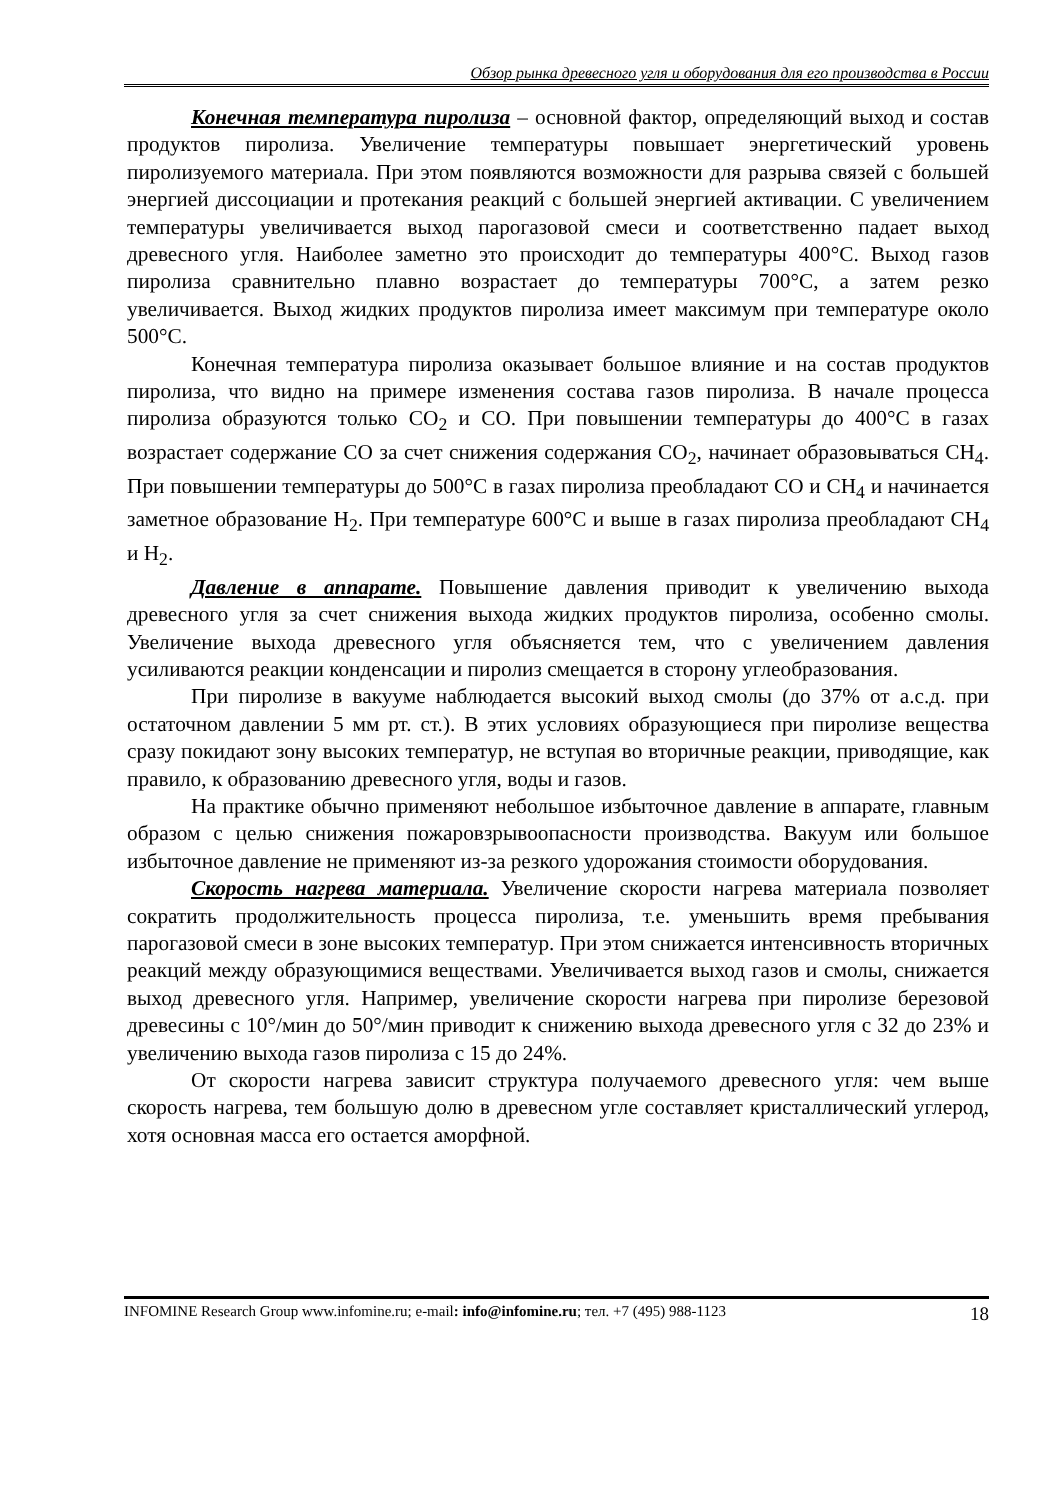Обзор рынка древесного угля и оборудования для его производства в России
Конечная температура пиролиза – основной фактор, определяющий выход и состав продуктов пиролиза. Увеличение температуры повышает энергетический уровень пиролизуемого материала. При этом появляются возможности для разрыва связей с большей энергией диссоциации и протекания реакций с большей энергией активации. С увеличением температуры увеличивается выход парогазовой смеси и соответственно падает выход древесного угля. Наиболее заметно это происходит до температуры 400°С. Выход газов пиролиза сравнительно плавно возрастает до температуры 700°С, а затем резко увеличивается. Выход жидких продуктов пиролиза имеет максимум при температуре около 500°С.
Конечная температура пиролиза оказывает большое влияние и на состав продуктов пиролиза, что видно на примере изменения состава газов пиролиза. В начале процесса пиролиза образуются только СО<sub>2</sub> и СО. При повышении температуры до 400°С в газах возрастает содержание СО за счет снижения содержания СО<sub>2</sub>, начинает образовываться СН<sub>4</sub>. При повышении температуры до 500°С в газах пиролиза преобладают СО и СН<sub>4</sub> и начинается заметное образование Н<sub>2</sub>. При температуре 600°С и выше в газах пиролиза преобладают СН<sub>4</sub> и Н<sub>2</sub>.
Давление в аппарате. Повышение давления приводит к увеличению выхода древесного угля за счет снижения выхода жидких продуктов пиролиза, особенно смолы. Увеличение выхода древесного угля объясняется тем, что с увеличением давления усиливаются реакции конденсации и пиролиз смещается в сторону углеобразования.
При пиролизе в вакууме наблюдается высокий выход смолы (до 37% от а.с.д. при остаточном давлении 5 мм рт. ст.). В этих условиях образующиеся при пиролизе вещества сразу покидают зону высоких температур, не вступая во вторичные реакции, приводящие, как правило, к образованию древесного угля, воды и газов.
На практике обычно применяют небольшое избыточное давление в аппарате, главным образом с целью снижения пожаровзрывоопасности производства. Вакуум или большое избыточное давление не применяют из-за резкого удорожания стоимости оборудования.
Скорость нагрева материала. Увеличение скорости нагрева материала позволяет сократить продолжительность процесса пиролиза, т.е. уменьшить время пребывания парогазовой смеси в зоне высоких температур. При этом снижается интенсивность вторичных реакций между образующимися веществами. Увеличивается выход газов и смолы, снижается выход древесного угля. Например, увеличение скорости нагрева при пиролизе березовой древесины с 10°/мин до 50°/мин приводит к снижению выхода древесного угля с 32 до 23% и увеличению выхода газов пиролиза с 15 до 24%.
От скорости нагрева зависит структура получаемого древесного угля: чем выше скорость нагрева, тем большую долю в древесном угле составляет кристаллический углерод, хотя основная масса его остается аморфной.
INFOMINE Research Group www.infomine.ru; e-mail: info@infomine.ru; тел. +7 (495) 988-1123 18